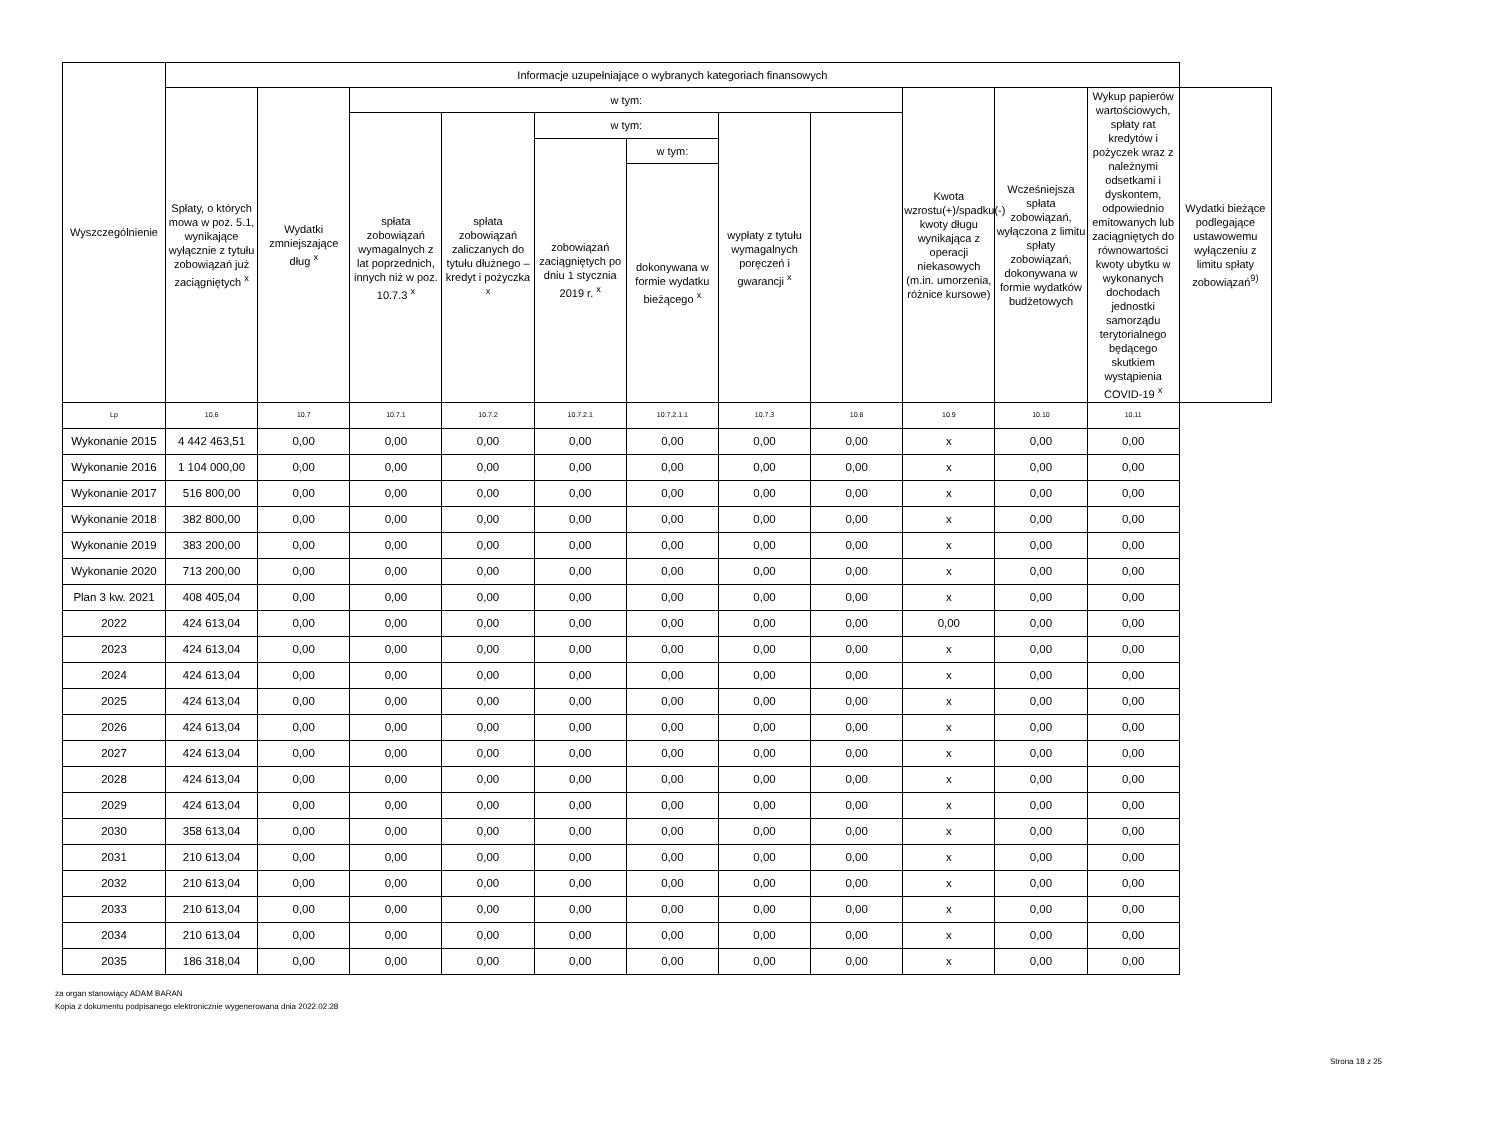| Wyszczególnienie | Informacje uzupełniające o wybranych kategoriach finansowych | | | | | | | | | | | |
| --- | --- | --- | --- | --- | --- | --- | --- | --- | --- | --- | --- | --- |
| | Spłaty, o których mowa w poz. 5.1, wynikające wyłącznie z tytułu zobowiązań już zaciągniętych <sup>x</sup> | Wydatki zmniejszające dług <sup>x</sup> | w tym: | | | | | | Kwota wzrostu(+)/spadku(-) kwoty długu wynikająca z operacji niekasowych (m.in. umorzenia, różnice kursowe) | Wcześniejsza spłata zobowiązań, wyłączona z limitu spłaty zobowiązań, dokonywana w formie wydatków budżetowych | Wykup papierów wartościowych, spłaty rat kredytów i pożyczek wraz z należnymi odsetkami i dyskontem, odpowiednio emitowanych lub zaciągniętych do równowartości kwoty ubytku w wykonanych dochodach jednostki samorządu terytorialnego będącego skutkiem wystąpienia COVID-19 <sup>x</sup> | Wydatki bieżące podlegające ustawowemu wyłączeniu z limitu spłaty zobowiązań<sup>9)</sup> |
| | | | spłata zobowiązań wymagalnych z lat poprzednich, innych niż w poz. 10.7.3 <sup>x</sup> | spłata zobowiązań zaliczanych do tytułu dłużnego – kredyt i pożyczka <sup>x</sup> | w tym: | | wypłaty z tytułu wymagalnych poręczeń i gwarancji <sup>x</sup> | | | | | |
| | | | | | zobowiązań zaciągniętych po dniu 1 stycznia 2019 r. <sup>x</sup> | w tym: | | | | | | |
| | | | | | | dokonywana w formie wydatku bieżącego <sup>x</sup> | | | | | | |
| Lp | 10.6 | 10.7 | 10.7.1 | 10.7.2 | 10.7.2.1 | 10.7.2.1.1 | 10.7.3 | 10.8 | 10.9 | 10.10 | 10.11 | |
| Wykonanie 2015 | 4 442 463,51 | 0,00 | 0,00 | 0,00 | 0,00 | 0,00 | 0,00 | 0,00 | x | 0,00 | 0,00 | |
| Wykonanie 2016 | 1 104 000,00 | 0,00 | 0,00 | 0,00 | 0,00 | 0,00 | 0,00 | 0,00 | x | 0,00 | 0,00 | |
| Wykonanie 2017 | 516 800,00 | 0,00 | 0,00 | 0,00 | 0,00 | 0,00 | 0,00 | 0,00 | x | 0,00 | 0,00 | |
| Wykonanie 2018 | 382 800,00 | 0,00 | 0,00 | 0,00 | 0,00 | 0,00 | 0,00 | 0,00 | x | 0,00 | 0,00 | |
| Wykonanie 2019 | 383 200,00 | 0,00 | 0,00 | 0,00 | 0,00 | 0,00 | 0,00 | 0,00 | x | 0,00 | 0,00 | |
| Wykonanie 2020 | 713 200,00 | 0,00 | 0,00 | 0,00 | 0,00 | 0,00 | 0,00 | 0,00 | x | 0,00 | 0,00 | |
| Plan 3 kw. 2021 | 408 405,04 | 0,00 | 0,00 | 0,00 | 0,00 | 0,00 | 0,00 | 0,00 | x | 0,00 | 0,00 | |
| 2022 | 424 613,04 | 0,00 | 0,00 | 0,00 | 0,00 | 0,00 | 0,00 | 0,00 | 0,00 | 0,00 | 0,00 | |
| 2023 | 424 613,04 | 0,00 | 0,00 | 0,00 | 0,00 | 0,00 | 0,00 | 0,00 | x | 0,00 | 0,00 | |
| 2024 | 424 613,04 | 0,00 | 0,00 | 0,00 | 0,00 | 0,00 | 0,00 | 0,00 | x | 0,00 | 0,00 | |
| 2025 | 424 613,04 | 0,00 | 0,00 | 0,00 | 0,00 | 0,00 | 0,00 | 0,00 | x | 0,00 | 0,00 | |
| 2026 | 424 613,04 | 0,00 | 0,00 | 0,00 | 0,00 | 0,00 | 0,00 | 0,00 | x | 0,00 | 0,00 | |
| 2027 | 424 613,04 | 0,00 | 0,00 | 0,00 | 0,00 | 0,00 | 0,00 | 0,00 | x | 0,00 | 0,00 | |
| 2028 | 424 613,04 | 0,00 | 0,00 | 0,00 | 0,00 | 0,00 | 0,00 | 0,00 | x | 0,00 | 0,00 | |
| 2029 | 424 613,04 | 0,00 | 0,00 | 0,00 | 0,00 | 0,00 | 0,00 | 0,00 | x | 0,00 | 0,00 | |
| 2030 | 358 613,04 | 0,00 | 0,00 | 0,00 | 0,00 | 0,00 | 0,00 | 0,00 | x | 0,00 | 0,00 | |
| 2031 | 210 613,04 | 0,00 | 0,00 | 0,00 | 0,00 | 0,00 | 0,00 | 0,00 | x | 0,00 | 0,00 | |
| 2032 | 210 613,04 | 0,00 | 0,00 | 0,00 | 0,00 | 0,00 | 0,00 | 0,00 | x | 0,00 | 0,00 | |
| 2033 | 210 613,04 | 0,00 | 0,00 | 0,00 | 0,00 | 0,00 | 0,00 | 0,00 | x | 0,00 | 0,00 | |
| 2034 | 210 613,04 | 0,00 | 0,00 | 0,00 | 0,00 | 0,00 | 0,00 | 0,00 | x | 0,00 | 0,00 | |
| 2035 | 186 318,04 | 0,00 | 0,00 | 0,00 | 0,00 | 0,00 | 0,00 | 0,00 | x | 0,00 | 0,00 | |
za organ stanowiący ADAM BARAN
Kopia z dokumentu podpisanego elektronicznie wygenerowana dnia 2022.02.28
Strona 18 z 25